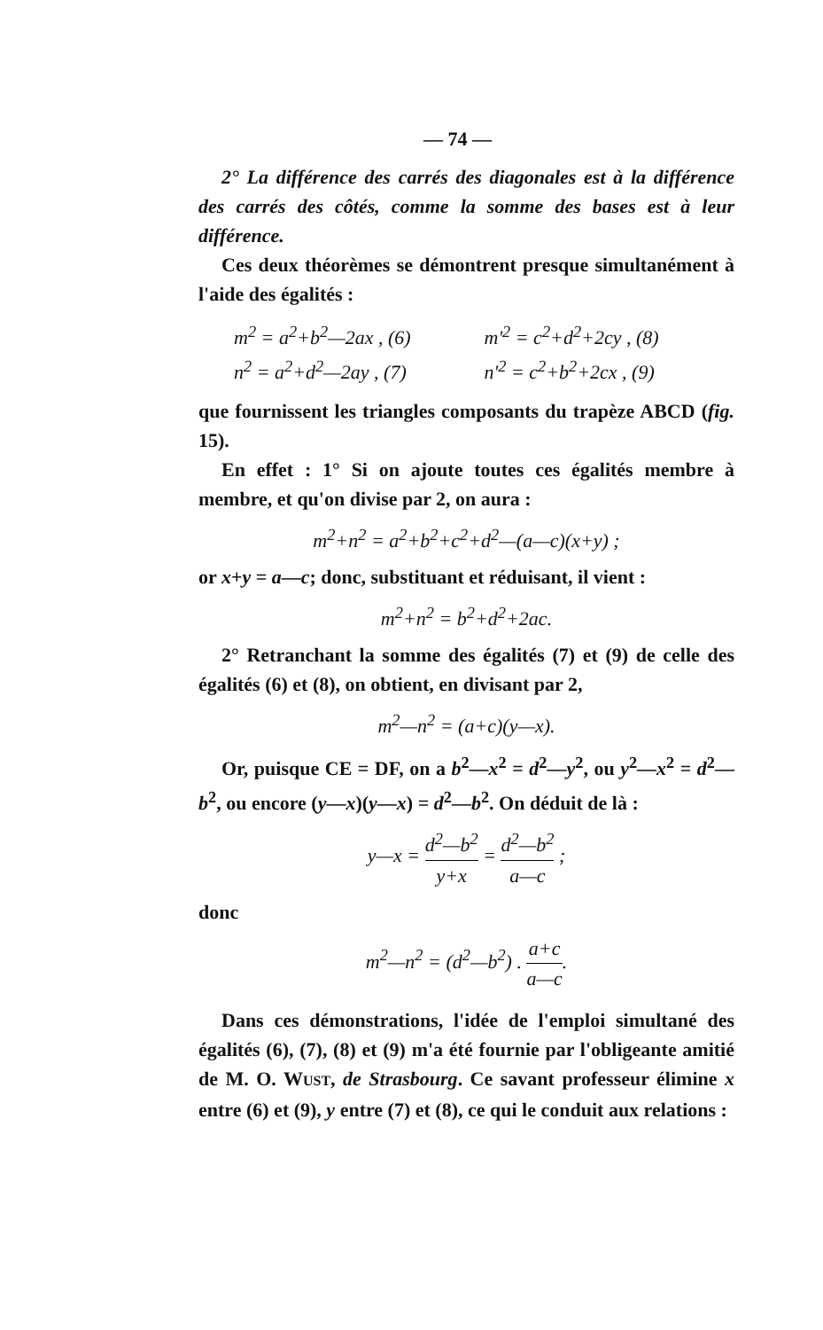— 74 —
2° La différence des carrés des diagonales est à la différence des carrés des côtés, comme la somme des bases est à leur différence.
Ces deux théorèmes se démontrent presque simultanément à l'aide des égalités :
m<sup>2</sup> = a<sup>2</sup>+b<sup>2</sup>—2ax , (6)
m'<sup>2</sup> = c<sup>2</sup>+d<sup>2</sup>+2cy , (8)
n<sup>2</sup> = a<sup>2</sup>+d<sup>2</sup>—2ay , (7)
n'<sup>2</sup> = c<sup>2</sup>+b<sup>2</sup>+2cx , (9)
que fournissent les triangles composants du trapèze ABCD (fig. 15).
En effet : 1° Si on ajoute toutes ces égalités membre à membre, et qu'on divise par 2, on aura :
m<sup>2</sup>+n<sup>2</sup> = a<sup>2</sup>+b<sup>2</sup>+c<sup>2</sup>+d<sup>2</sup>—(a—c)(x+y) ;
or x+y = a—c; donc, substituant et réduisant, il vient :
m<sup>2</sup>+n<sup>2</sup> = b<sup>2</sup>+d<sup>2</sup>+2ac.
2° Retranchant la somme des égalités (7) et (9) de celle des égalités (6) et (8), on obtient, en divisant par 2,
m<sup>2</sup>—n<sup>2</sup> = (a+c)(y—x).
Or, puisque CE = DF, on a b<sup>2</sup>—x<sup>2</sup> = d<sup>2</sup>—y<sup>2</sup>, ou y<sup>2</sup>—x<sup>2</sup> = d<sup>2</sup>—b<sup>2</sup>, ou encore (y—x)(y—x) = d<sup>2</sup>—b<sup>2</sup>. On déduit de là :
y—x = d<sup>2</sup>—b<sup>2</sup> y+x = d<sup>2</sup>—b<sup>2</sup> a—c ;
donc
m<sup>2</sup>—n<sup>2</sup> = (d<sup>2</sup>—b<sup>2</sup>) . a+c a—c.
Dans ces démonstrations, l'idée de l'emploi simultané des égalités (6), (7), (8) et (9) m'a été fournie par l'obligeante amitié de M. O. WUST, de Strasbourg. Ce savant professeur élimine x entre (6) et (9), y entre (7) et (8), ce qui le conduit aux relations :